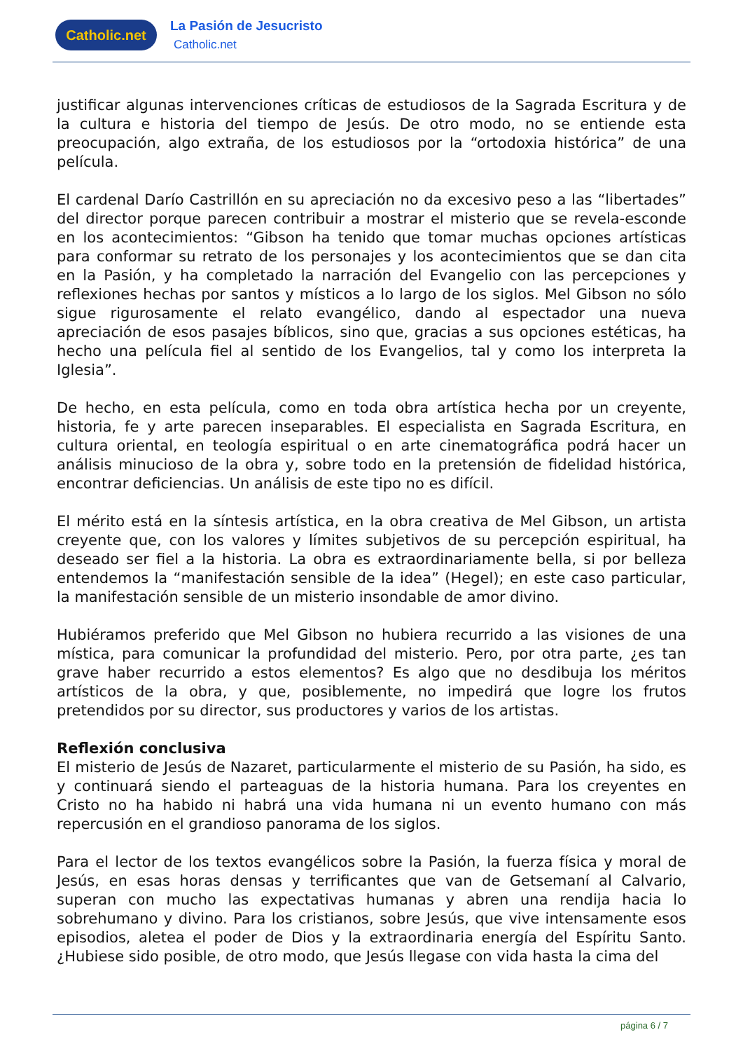Catholic.net
La Pasión de Jesucristo
Catholic.net
justificar algunas intervenciones críticas de estudiosos de la Sagrada Escritura y de la cultura e historia del tiempo de Jesús. De otro modo, no se entiende esta preocupación, algo extraña, de los estudiosos por la “ortodoxia histórica” de una película.
El cardenal Darío Castrillón en su apreciación no da excesivo peso a las “libertades” del director porque parecen contribuir a mostrar el misterio que se revela-esconde en los acontecimientos: “Gibson ha tenido que tomar muchas opciones artísticas para conformar su retrato de los personajes y los acontecimientos que se dan cita en la Pasión, y ha completado la narración del Evangelio con las percepciones y reflexiones hechas por santos y místicos a lo largo de los siglos. Mel Gibson no sólo sigue rigurosamente el relato evangélico, dando al espectador una nueva apreciación de esos pasajes bíblicos, sino que, gracias a sus opciones estéticas, ha hecho una película fiel al sentido de los Evangelios, tal y como los interpreta la Iglesia”.
De hecho, en esta película, como en toda obra artística hecha por un creyente, historia, fe y arte parecen inseparables. El especialista en Sagrada Escritura, en cultura oriental, en teología espiritual o en arte cinematográfica podrá hacer un análisis minucioso de la obra y, sobre todo en la pretensión de fidelidad histórica, encontrar deficiencias. Un análisis de este tipo no es difícil.
El mérito está en la síntesis artística, en la obra creativa de Mel Gibson, un artista creyente que, con los valores y límites subjetivos de su percepción espiritual, ha deseado ser fiel a la historia. La obra es extraordinariamente bella, si por belleza entendemos la “manifestación sensible de la idea” (Hegel); en este caso particular, la manifestación sensible de un misterio insondable de amor divino.
Hubiéramos preferido que Mel Gibson no hubiera recurrido a las visiones de una mística, para comunicar la profundidad del misterio. Pero, por otra parte, ¿es tan grave haber recurrido a estos elementos? Es algo que no desdibuja los méritos artísticos de la obra, y que, posiblemente, no impedirá que logre los frutos pretendidos por su director, sus productores y varios de los artistas.
Reflexión conclusiva
El misterio de Jesús de Nazaret, particularmente el misterio de su Pasión, ha sido, es y continuará siendo el parteaguas de la historia humana. Para los creyentes en Cristo no ha habido ni habrá una vida humana ni un evento humano con más repercusión en el grandioso panorama de los siglos.
Para el lector de los textos evangélicos sobre la Pasión, la fuerza física y moral de Jesús, en esas horas densas y terrificantes que van de Getsemaní al Calvario, superan con mucho las expectativas humanas y abren una rendija hacia lo sobrehumano y divino. Para los cristianos, sobre Jesús, que vive intensamente esos episodios, aletea el poder de Dios y la extraordinaria energía del Espíritu Santo. ¿Hubiese sido posible, de otro modo, que Jesús llegase con vida hasta la cima del
página 6 / 7